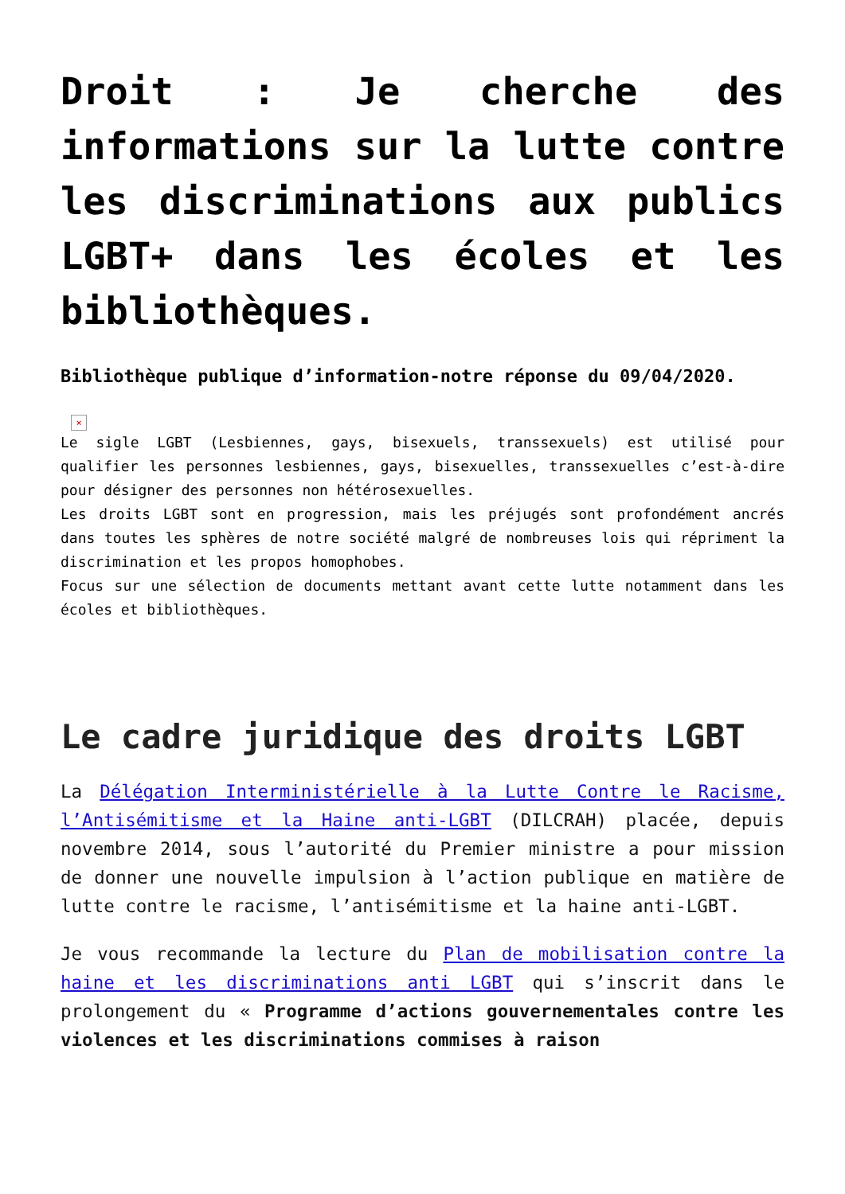Droit : Je cherche des informations sur la lutte contre les discriminations aux publics LGBT+ dans les écoles et les bibliothèques.
Bibliothèque publique d’information-notre réponse du 09/04/2020.
×
Le sigle LGBT (Lesbiennes, gays, bisexuels, transsexuels) est utilisé pour qualifier les personnes lesbiennes, gays, bisexuelles, transsexuelles c’est-à-dire pour désigner des personnes non hétérosexuelles.
Les droits LGBT sont en progression, mais les préjugés sont profondément ancrés dans toutes les sphères de notre société malgré de nombreuses lois qui répriment la discrimination et les propos homophobes.
Focus sur une sélection de documents mettant avant cette lutte notamment dans les écoles et bibliothèques.
Le cadre juridique des droits LGBT
La Délégation Interministérielle à la Lutte Contre le Racisme, l’Antisémitisme et la Haine anti-LGBT (DILCRAH) placée, depuis novembre 2014, sous l’autorité du Premier ministre a pour mission de donner une nouvelle impulsion à l’action publique en matière de lutte contre le racisme, l’antisémitisme et la haine anti-LGBT.
Je vous recommande la lecture du Plan de mobilisation contre la haine et les discriminations anti LGBT qui s’inscrit dans le prolongement du « Programme d’actions gouvernementales contre les violences et les discriminations commises à raison